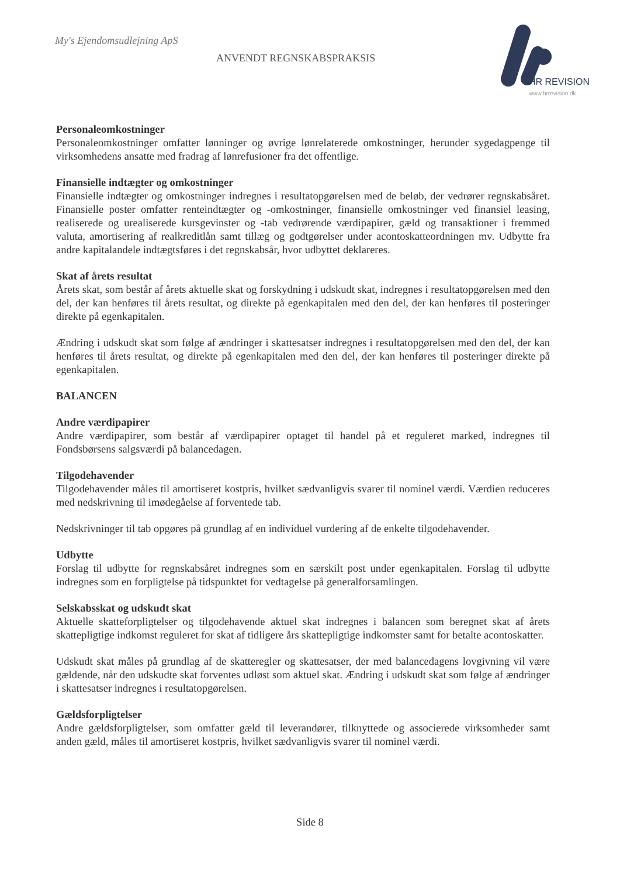My's Ejendomsudlejning ApS
ANVENDT REGNSKABSPRAKSIS
HR REVISION
www.hrrevision.dk
Personaleomkostninger
Personaleomkostninger omfatter lønninger og øvrige lønrelaterede omkostninger, herunder sygedagpenge til virksomhedens ansatte med fradrag af lønrefusioner fra det offentlige.
Finansielle indtægter og omkostninger
Finansielle indtægter og omkostninger indregnes i resultatopgørelsen med de beløb, der vedrører regnskabsåret. Finansielle poster omfatter renteindtægter og -omkostninger, finansielle omkostninger ved finansiel leasing, realiserede og urealiserede kursgevinster og -tab vedrørende værdipapirer, gæld og transaktioner i fremmed valuta, amortisering af realkreditlån samt tillæg og godtgørelser under acontoskatteordningen mv. Udbytte fra andre kapitalandele indtægtsføres i det regnskabsår, hvor udbyttet deklareres.
Skat af årets resultat
Årets skat, som består af årets aktuelle skat og forskydning i udskudt skat, indregnes i resultatopgørelsen med den del, der kan henføres til årets resultat, og direkte på egenkapitalen med den del, der kan henføres til posteringer direkte på egenkapitalen.
Ændring i udskudt skat som følge af ændringer i skattesatser indregnes i resultatopgørelsen med den del, der kan henføres til årets resultat, og direkte på egenkapitalen med den del, der kan henføres til posteringer direkte på egenkapitalen.
BALANCEN
Andre værdipapirer
Andre værdipapirer, som består af værdipapirer optaget til handel på et reguleret marked, indregnes til Fondsbørsens salgsværdi på balancedagen.
Tilgodehavender
Tilgodehavender måles til amortiseret kostpris, hvilket sædvanligvis svarer til nominel værdi. Værdien reduceres med nedskrivning til imødegåelse af forventede tab.
Nedskrivninger til tab opgøres på grundlag af en individuel vurdering af de enkelte tilgodehavender.
Udbytte
Forslag til udbytte for regnskabsåret indregnes som en særskilt post under egenkapitalen. Forslag til udbytte indregnes som en forpligtelse på tidspunktet for vedtagelse på generalforsamlingen.
Selskabsskat og udskudt skat
Aktuelle skatteforpligtelser og tilgodehavende aktuel skat indregnes i balancen som beregnet skat af årets skattepligtige indkomst reguleret for skat af tidligere års skattepligtige indkomster samt for betalte acontoskatter.
Udskudt skat måles på grundlag af de skatteregler og skattesatser, der med balancedagens lovgivning vil være gældende, når den udskudte skat forventes udløst som aktuel skat. Ændring i udskudt skat som følge af ændringer i skattesatser indregnes i resultatopgørelsen.
Gældsforpligtelser
Andre gældsforpligtelser, som omfatter gæld til leverandører, tilknyttede og associerede virksomheder samt anden gæld, måles til amortiseret kostpris, hvilket sædvanligvis svarer til nominel værdi.
Side 8